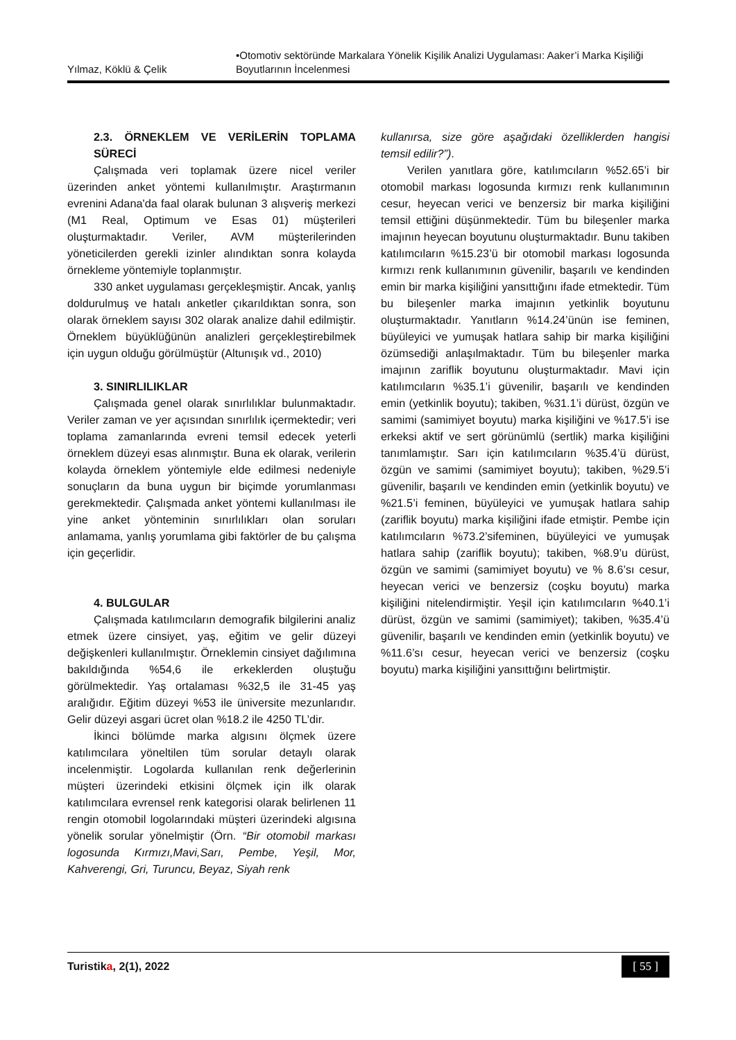Yılmaz, Köklü & Çelik •Otomotiv sektöründe Markalara Yönelik Kişilik Analizi Uygulaması: Aaker’i Marka Kişiliği Boyutlarının İncelenmesi
2.3. ÖRNEKLEM VE VERİLERİN TOPLAMA SÜRECİ
Çalışmada veri toplamak üzere nicel veriler üzerinden anket yöntemi kullanılmıştır. Araştırmanın evrenini Adana'da faal olarak bulunan 3 alışveriş merkezi (M1 Real, Optimum ve Esas 01) müşterileri oluşturmaktadır. Veriler, AVM müşterilerinden yöneticilerden gerekli izinler alındıktan sonra kolayda örnekleme yöntemiyle toplanmıştır.
330 anket uygulaması gerçekleşmiştir. Ancak, yanlış doldurulmuş ve hatalı anketler çıkarıldıktan sonra, son olarak örneklem sayısı 302 olarak analize dahil edilmiştir. Örneklem büyüklüğünün analizleri gerçekleştirebilmek için uygun olduğu görülmüştür (Altunışık vd., 2010)
3. SINIRLILIKLAR
Çalışmada genel olarak sınırlılıklar bulunmaktadır. Veriler zaman ve yer açısından sınırlılık içermektedir; veri toplama zamanlarında evreni temsil edecek yeterli örneklem düzeyi esas alınmıştır. Buna ek olarak, verilerin kolayda örneklem yöntemiyle elde edilmesi nedeniyle sonuçların da buna uygun bir biçimde yorumlanması gerekmektedir. Çalışmada anket yöntemi kullanılması ile yine anket yönteminin sınırlılıkları olan soruları anlamama, yanlış yorumlama gibi faktörler de bu çalışma için geçerlidir.
4. BULGULAR
Çalışmada katılımcıların demografik bilgilerini analiz etmek üzere cinsiyet, yaş, eğitim ve gelir düzeyi değişkenleri kullanılmıştır. Örneklemin cinsiyet dağılımına bakıldığında %54,6 ile erkeklerden oluştuğu görülmektedir. Yaş ortalaması %32,5 ile 31-45 yaş aralığıdır. Eğitim düzeyi %53 ile üniversite mezunlarıdır. Gelir düzeyi asgari ücret olan %18.2 ile 4250 TL’dir.
İkinci bölümde marka algısını ölçmek üzere katılımcılara yöneltilen tüm sorular detaylı olarak incelenmiştir. Logolarda kullanılan renk değerlerinin müşteri üzerindeki etkisini ölçmek için ilk olarak katılımcılara evrensel renk kategorisi olarak belirlenen 11 rengin otomobil logolarındaki müşteri üzerindeki algısına yönelik sorular yönelmiştir (Örn. “Bir otomobil markası logosunda Kırmızı,Mavi,Sarı, Pembe, Yeşil, Mor, Kahverengi, Gri, Turuncu, Beyaz, Siyah renk
kullanırsa, size göre aşağıdaki özelliklerden hangisi temsil edilir?”).
Verilen yanıtlara göre, katılımcıların %52.65’i bir otomobil markası logosunda kırmızı renk kullanımının cesur, heyecan verici ve benzersiz bir marka kişiliğini temsil ettiğini düşünmektedir. Tüm bu bileşenler marka imajının heyecan boyutunu oluşturmaktadır. Bunu takiben katılımcıların %15.23’ü bir otomobil markası logosunda kırmızı renk kullanımının güvenilir, başarılı ve kendinden emin bir marka kişiliğini yansıttığını ifade etmektedir. Tüm bu bileşenler marka imajının yetkinlik boyutunu oluşturmaktadır. Yanıtların %14.24’ünün ise feminen, büyüleyici ve yumuşak hatlara sahip bir marka kişiliğini özümsediği anlaşılmaktadır. Tüm bu bileşenler marka imajının zariflik boyutunu oluşturmaktadır. Mavi için katılımcıların %35.1’i güvenilir, başarılı ve kendinden emin (yetkinlik boyutu); takiben, %31.1’i dürüst, özgün ve samimi (samimiyet boyutu) marka kişiliğini ve %17.5’i ise erkeksi aktif ve sert görünümlü (sertlik) marka kişiliğini tanımlamıştır. Sarı için katılımcıların %35.4’ü dürüst, özgün ve samimi (samimiyet boyutu); takiben, %29.5’i güvenilir, başarılı ve kendinden emin (yetkinlik boyutu) ve %21.5’i feminen, büyüleyici ve yumuşak hatlara sahip (zariflik boyutu) marka kişiliğini ifade etmiştir. Pembe için katılımcıların %73.2’sifeminen, büyüleyici ve yumuşak hatlara sahip (zariflik boyutu); takiben, %8.9’u dürüst, özgün ve samimi (samimiyet boyutu) ve % 8.6’sı cesur, heyecan verici ve benzersiz (coşku boyutu) marka kişiliğini nitelendirmiştir. Yeşil için katılımcıların %40.1’i dürüst, özgün ve samimi (samimiyet); takiben, %35.4’ü güvenilir, başarılı ve kendinden emin (yetkinlik boyutu) ve %11.6’sı cesur, heyecan verici ve benzersiz (coşku boyutu) marka kişiliğini yansıttığını belirtmiştir.
Turistika, 2(1), 2022 [ 55 ]